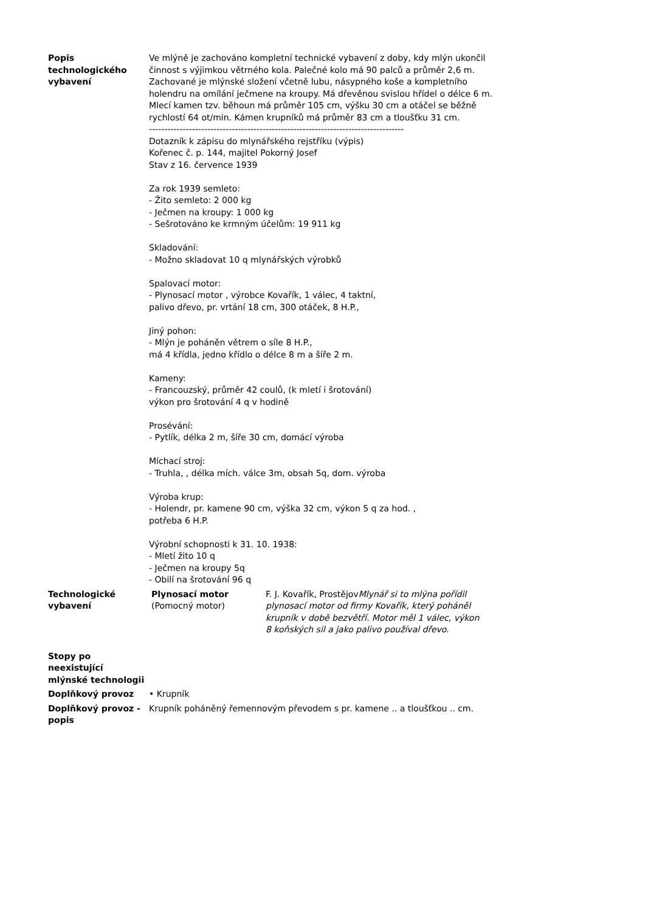| Popis technologického vybavení | Ve mlýně je zachováno kompletní technické vybavení z doby, kdy mlýn ukončil činnost s výjimkou větrného kola. Palečné kolo má 90 palců a průměr 2,6 m. Zachované je mlýnské složení včetně lubu, násypného koše a kompletního holendru na omílání ječmene na kroupy. Má dřevěnou svislou hřídel o délce 6 m. Mlecí kamen tzv. běhoun má průměr 105 cm, výšku 30 cm a otáčel se běžně rychlostí 64 ot/min. Kámen krupníků má průměr 83 cm a tloušťku 31 cm. ----------------------------------------------------------------------------------- Dotazník k zápisu do mlynářského rejstříku (výpis) Kořenec č. p. 144, majitel Pokorný Josef Stav z 16. července 1939 Za rok 1939 semleto: - Žito semleto: 2 000 kg - Ječmen na kroupy: 1 000 kg - Sešrotováno ke krmným účelům: 19 911 kg Skladování: - Možno skladovat 10 q mlynářských výrobků Spalovací motor: - Plynosací motor , výrobce Kovařík, 1 válec, 4 taktní, palivo dřevo, pr. vrtání 18 cm, 300 otáček, 8 H.P., Jiný pohon: - Mlýn je poháněn větrem o síle 8 H.P., má 4 křídla, jedno křídlo o délce 8 m a šíře 2 m. Kameny: - Francouzský, průměr 42 coulů, (k mletí i šrotování) výkon pro šrotování 4 q v hodině Prosévání: - Pytlík, délka 2 m, šíře 30 cm, domácí výroba Míchací stroj: - Truhla, , délka mích. válce 3m, obsah 5q, dom. výroba Výroba krup: - Holendr, pr. kamene 90 cm, výška 32 cm, výkon 5 q za hod. , potřeba 6 H.P. Výrobní schopnosti k 31. 10. 1938: - Mletí žito 10 q - Ječmen na kroupy 5q - Obilí na šrotování 96 q |
| Technologické vybavení | / Plynosací motor (Pomocný motor) / F. J. Kovařík, Prostějov Mlynář si to mlýna pořídil plynosací motor od firmy Kovařík, který poháněl krupník v době bezvětří. Motor měl 1 válec, výkon 8 koňských sil a jako palivo používal dřevo. / |
| Stopy po neexistující mlýnské technologii | |
| Doplňkový provoz | • Krupník |
| Doplňkový provoz - popis | Krupník poháněný řemennovým převodem s pr. kamene .. a tloušťkou .. cm. |